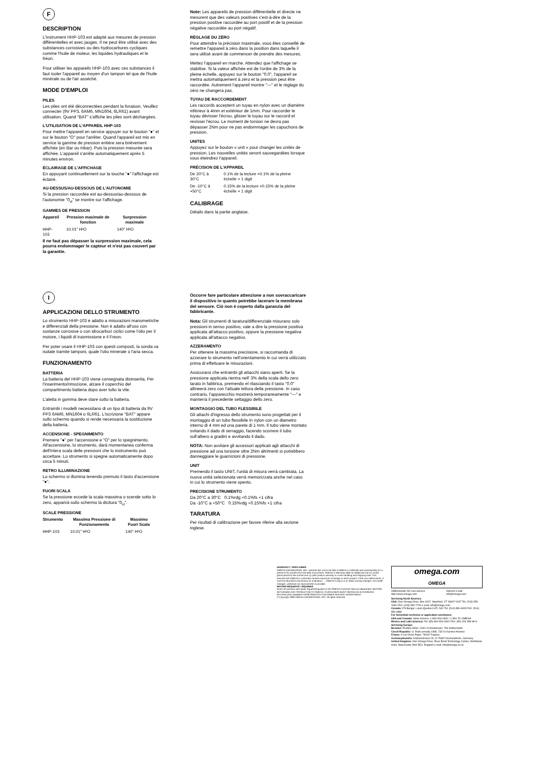F
DESCRIPTION
L'instrument HHP-103 est adapté aux mesures de pression différentielles et avec jauges. Il ne peut être utilisé avec des substances corrosives ou des hydrocarbures cycliques comme l'huile de moteur, les liquides hydrauliques et le fréon.
Pour utiliser les appareils HHP-103 avec ces substances il faut isoler l'appareil au moyen d'un tampon tel que de l'huile minérale ou de l'air asséché.
MODE D'EMPLOI
PILES
Les piles ont été déconnectées pendant la livraison. Veuillez connecter (9V PP3, 6AM6, MN1604, 6LR61) avant utilisation. Quand "BAT" s'affiche les piles sont déchargées.
L'UTILISATION DE L'APPAREIL HHP-103
Pour mettre l'appareil en service appuyer sur le bouton "●" et sur le bouton "O" pour l'arrêter. Quand l'appareil est mis en service la gamme de pression entière sera brièvement affichée (en Bar ou mbar). Puis la pression mesurée sera affichée. L'appareil s'arrête automatiquement après 5 minutes environ.
ÉCLAIRAGE DE L'AFFICHAGE
En appuyant continuellement sur la touche "●" l'affichage est éclairé.
AU-DESSUS/AU-DESSOUS DE L'AUTONOMIE
Si la pression raccordée est au-dessus/au-dessous de l'autonomie "0<sub>vl</sub>" se montre sur l'affichage.
GAMMES DE PRESSION
| Appareil | Pression maximale de fonction | Surpression maximale |
| --- | --- | --- |
| HHP-103 | 10.01" H²O | 140" H²O |
Il ne faut pas dépasser la surpression maximale, cela pourra endommager le capteur et n'est pas couvert par la garantie.
Note: Les appareils de pression différentielle et directe ne mesurent que des valeurs positives c'est-à-dire de la pression positive raccordée au port positif et de la pression négative raccordée au port négatif.
RÉGLAGE DU ZÉRO
Pour atteindre la précision maximale, vous êtes conseillé de remettre l'appareil à zéro dans la position dans laquelle il sera utilisé avant de commencer de prendre des mesures.
Mettez l'appareil en marche. Attendez que l'affichage se stabilise. Si la valeur affichée est de l'ordre de 3% de la pleine échelle, appuyez sur le bouton "0.0", l'appareil se mettra automatiquement à zéro et la pression peut être raccordée. Autrement l'appareil montre "—" et le réglage du zéro ne changera pas.
TUYAU DE RACCORDEMENT
Les raccords acceptent un tuyau en nylon avec un diamètre inférieur à 4mm et extérieur de 1mm. Pour raccorder le tuyau dévisser l'écrou, glisser le tuyau sur le raccord et revisser l'écrou. Le moment de torsion ne devra pas dépasser 2Nm pour ne pas endommager les capuchons de pression.
UNITES
Appuyez sur le bouton « unit » pour changer les unités de pression. Les nouvelles unités seront sauvegardées lorsque vous éteindrez l'appareil.
PRÉCISION DE L'APPAREIL
| De 20°C à 30°C | 0.1% de la lecture +0.1% de la pleine échelle + 1 digit |
| De -10°C à +50°C | 0.15% de la lecture +0.15% de la pleine échelle + 1 digit |
CALIBRAGE
Détails dans la partie anglaise.
I
APPLICAZIONI DELLO STRUMENTO
Lo strumento HHP-103 è adatto a misurazioni manometriche e differenziali della pressione. Non è adatto all'uso con sostanze corrosive o con idrocarburi ciclici come l'olio per il motore, i liquidi di trasmissione e il Freon.
Per poter usare il HHP-103 con questi composti, la sonda va isolate tramite tamponi, quale l'olio minerale o l'aria secca.
FUNZIONAMENTO
BATTERIA
La batteria del HHP-103 viene consegnata disinserita. Per l'inserimento/rimozione, alzare il coperchio del compartimento batteria dopo aver tolto la vite.
L'aletta in gomma deve stare sotto la batteria.
Entrambi i modelli necessitano di un tipo di batteria da 9V PP3 6AM6, MN1604 o 6LR61. L'iscrizione "BAT" appare sullo schermo quando si rende necessaria la sostituzione della batteria.
ACCENSIONE - SPEGNIMENTO
Premere "●" per l'accensione e "O" per lo spegnimento. All'accensione, lo strumento, darà momentanea conferma dell'intera scala delle pressioni che lo instrumento può accettare. Lo strumento si spegne automaticamente dopo circa 5 minuti.
RETRO ILLUMINAZIONE
Lo schermo si illumina tenendo premuto il tasto d'accensione "●".
FUORI SCALA
Se la pressione eccede la scala massima o scende sotto lo zero, apparirà sullo schermo la dicitura "0<sub>vl</sub>".
SCALE PRESSIONE
| Strumento | Massima Pressione di Funzionamento | Massimo Fuori Scala |
| --- | --- | --- |
| HHP-103 | 10.01" H²O | 140" H²O |
Occorre fare particolare attenzione a non sovraccaricare il dispositivo in quanto potrebbe lacerare la membrana del sensore. Ciò non è coperto dalla garanzia del fabbricante.
Nota: Gli strumenti di taratura/differenziale misurano solo pressioni in senso positivo, vale a dire la pressione positiva applicata all'attacco positivo, oppure la pressione negativa applicata all'attacco negativo.
AZZERAMENTO
Per ottenere la massima precisione, si raccomanda di azzerare lo strumento nell'orientamento in cui verrà utilizzato prima di effettuare le misurazioni.
Assicurarsi che entrambi gli attacchi siano aperti. Se la pressione applicata rientra nell' 3% della scala dello zero tarato in fabbrica, premendo el rilasciando il tasto "0.0" allineerà zero con l'attuale lettura della pressione. In caso contrario, l'apparecchio mostrerà temporaneamente "—" e manterrà il precedente settaggio dello zero.
MONTAGGIO DEL TUBO FLESSIBILE
Gli attachi d'ingresso dello strumento sono progettati per il montaggio di un tubo flessibile in nylon con un diametro interno di 4 mm ed una parete di 1 mm. Il tubo viene montato svitando il dado di serraggio, facendo scorrere il tubo sull'albero a gradini e avvitando il dado.
NOTA: Non avvitare gli accessori applicati agli attacchi di pressione ad una torsione oltre 2Nm altrimenti si potrebbero danneggiare le guarnizioni di pressione.
UNIT
Premendo il tasto UNIT, l'unità di misura verrà cambiata. La nuova unità selezionata verrà memorizzata anche nel caso in cui lo strumento viene spento.
PRECISIONE STRUMENTO
Da 20°C a 30°C 0.1%rdg +0.1%fs +1 cifra
Da -10°C a +50°C 0.15%rdg +0.15%fs +1 cifra
TARATURA
Per risultati di calibrazione per favore riferire alla sezione inglese.
WARRANTY / DISCLAIMER
OMEGA ENGINEERING, INC. warrants this unit to be free of defects in materials and workmanship for a period of 25 months from the date of purchase. OMEGA's Warranty adds an additional one (1) month grace period to the normal one (1) year product warranty to cover handling and shipping time. This ensures that OMEGA's customers receive maximum coverage on each product. If the unit malfunctions, it must be returned to the factory for evaluation. ... OMEGA's policy is to make running changes, not model changes, whenever an improvement is possible.
RETURN REQUESTS / INQUIRIES
Direct all warranty and repair requests/inquiries to the OMEGA Customer Service Department. BEFORE RETURNING ANY PRODUCT(S) TO OMEGA, PURCHASER MUST OBTAIN AN AUTHORIZED RETURN (AR) NUMBER FROM OMEGA'S CUSTOMER SERVICE DEPARTMENT.
© Copyright 1996 OMEGA ENGINEERING, INC. All rights reserved.
omega.com
OMEGA
| OMEGAnet® On-Line Service http://www.omega.com | Internet e-mail info@omega.com |
Servicing North America:
USA: One Omega Drive, Box 4047, Stamford, CT 06907-0047 Tel: (203) 359-1660 FAX: (203) 359-7700 e-mail: info@omega.com
Canada: 976 Bergar, Laval (Quebec) H7L 5A2 Tel: (514) 856-6928 FAX: (514) 856-6886
For immediate technical or application assistance:
USA and Canada: Sales Service: 1-800-826-6342 / 1-800-TC-OMEGA
Mexico and Latin America: Tel: (95) 800-826-6342 FAX: (95) 203-359-89-8
Servicing Europe:
Benelux: Postbus 8034, 1180 LA Amstelveen, The Netherlands
Czech Republic: ul. Rude armady 1868, 733 01 Karvina-Hranice
France: 9 rue Denis Papin, 78190 Trappes
Germany/Austria: Daimlerstrasse 26, D-75392 Deckenpfronn, Germany
United Kingdom: One Omega Drive, River Bend Technology Centre, Northbank, Irlam, Manchester M44 5EX, England e-mail: info@omega.co.uk